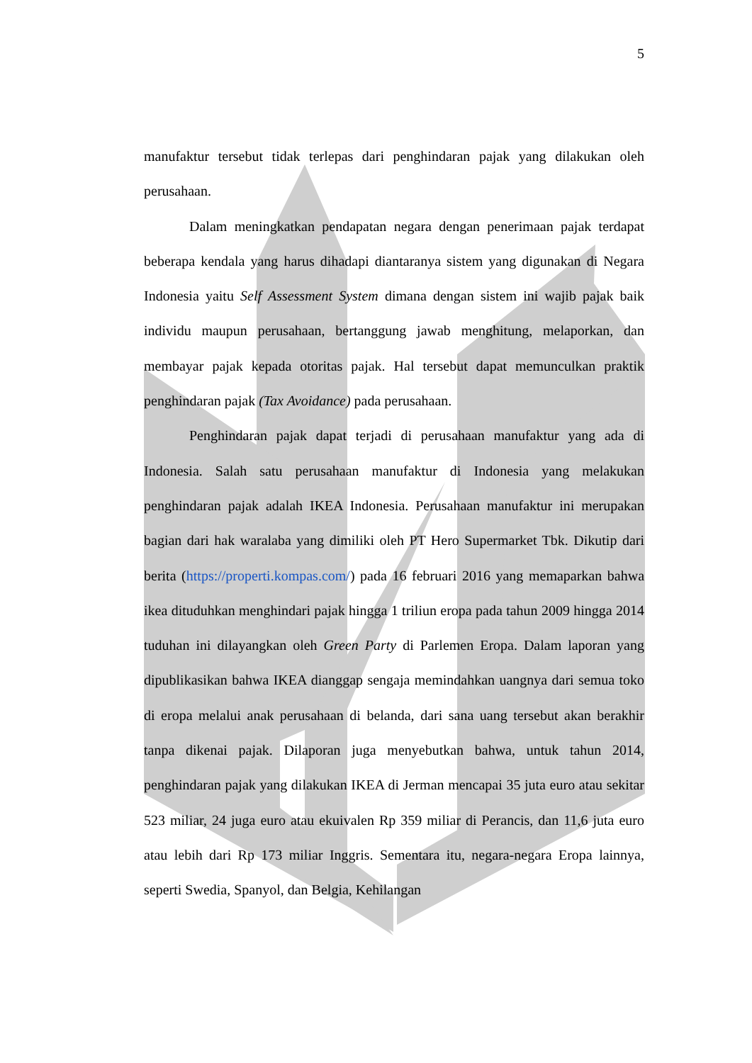5
manufaktur tersebut tidak terlepas dari penghindaran pajak yang dilakukan oleh perusahaan.
Dalam meningkatkan pendapatan negara dengan penerimaan pajak terdapat beberapa kendala yang harus dihadapi diantaranya sistem yang digunakan di Negara Indonesia yaitu Self Assessment System dimana dengan sistem ini wajib pajak baik individu maupun perusahaan, bertanggung jawab menghitung, melaporkan, dan membayar pajak kepada otoritas pajak. Hal tersebut dapat memunculkan praktik penghindaran pajak (Tax Avoidance) pada perusahaan.
Penghindaran pajak dapat terjadi di perusahaan manufaktur yang ada di Indonesia. Salah satu perusahaan manufaktur di Indonesia yang melakukan penghindaran pajak adalah IKEA Indonesia. Perusahaan manufaktur ini merupakan bagian dari hak waralaba yang dimiliki oleh PT Hero Supermarket Tbk. Dikutip dari berita (https://properti.kompas.com/) pada 16 februari 2016 yang memaparkan bahwa ikea dituduhkan menghindari pajak hingga 1 triliun eropa pada tahun 2009 hingga 2014 tuduhan ini dilayangkan oleh Green Party di Parlemen Eropa. Dalam laporan yang dipublikasikan bahwa IKEA dianggap sengaja memindahkan uangnya dari semua toko di eropa melalui anak perusahaan di belanda, dari sana uang tersebut akan berakhir tanpa dikenai pajak. Dilaporan juga menyebutkan bahwa, untuk tahun 2014, penghindaran pajak yang dilakukan IKEA di Jerman mencapai 35 juta euro atau sekitar 523 miliar, 24 juga euro atau ekuivalen Rp 359 miliar di Perancis, dan 11,6 juta euro atau lebih dari Rp 173 miliar Inggris. Sementara itu, negara-negara Eropa lainnya, seperti Swedia, Spanyol, dan Belgia, Kehilangan